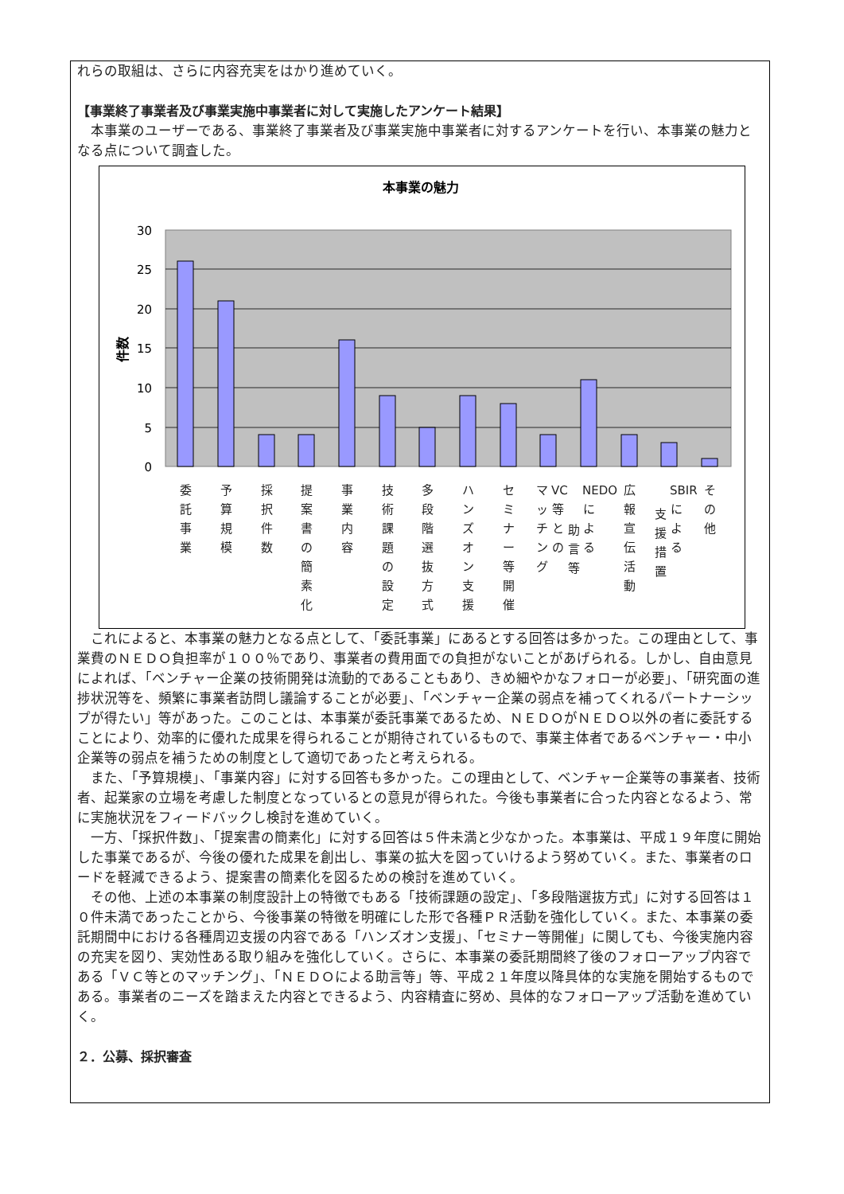れらの取組は、さらに内容充実をはかり進めていく。
【事業終了事業者及び事業実施中事業者に対して実施したアンケート結果】
　本事業のユーザーである、事業終了事業者及び事業実施中事業者に対するアンケートを行い、本事業の魅力となる点について調査した。
本事業の魅力
30
25
20
15
10
5
0
件数
委託事業
予算規模
採択件数
提案書の簡素化
事業内容
技術課題の設定
多段階選抜方式
ハンズオン支援
セミナー等開催
マッチング
VC等との
助言等
NEDOによる
広報宣伝活動
支援措置
SBIRによる
その他
　これによると、本事業の魅力となる点として、「委託事業」にあるとする回答は多かった。この理由として、事業費のＮＥＤＯ負担率が１００％であり、事業者の費用面での負担がないことがあげられる。しかし、自由意見によれば、「ベンチャー企業の技術開発は流動的であることもあり、きめ細やかなフォローが必要」、「研究面の進捗状況等を、頻繁に事業者訪問し議論することが必要」、「ベンチャー企業の弱点を補ってくれるパートナーシップが得たい」等があった。このことは、本事業が委託事業であるため、ＮＥＤＯがＮＥＤＯ以外の者に委託することにより、効率的に優れた成果を得られることが期待されているもので、事業主体者であるベンチャー・中小企業等の弱点を補うための制度として適切であったと考えられる。
　また、「予算規模」、「事業内容」に対する回答も多かった。この理由として、ベンチャー企業等の事業者、技術者、起業家の立場を考慮した制度となっているとの意見が得られた。今後も事業者に合った内容となるよう、常に実施状況をフィードバックし検討を進めていく。
　一方、「採択件数」、「提案書の簡素化」に対する回答は５件未満と少なかった。本事業は、平成１９年度に開始した事業であるが、今後の優れた成果を創出し、事業の拡大を図っていけるよう努めていく。また、事業者のロードを軽減できるよう、提案書の簡素化を図るための検討を進めていく。
　その他、上述の本事業の制度設計上の特徴でもある「技術課題の設定」、「多段階選抜方式」に対する回答は１０件未満であったことから、今後事業の特徴を明確にした形で各種ＰＲ活動を強化していく。また、本事業の委託期間中における各種周辺支援の内容である「ハンズオン支援」、「セミナー等開催」に関しても、今後実施内容の充実を図り、実効性ある取り組みを強化していく。さらに、本事業の委託期間終了後のフォローアップ内容である「ＶＣ等とのマッチング」、「ＮＥＤＯによる助言等」等、平成２１年度以降具体的な実施を開始するものである。事業者のニーズを踏まえた内容とできるよう、内容精査に努め、具体的なフォローアップ活動を進めていく。
２．公募、採択審査